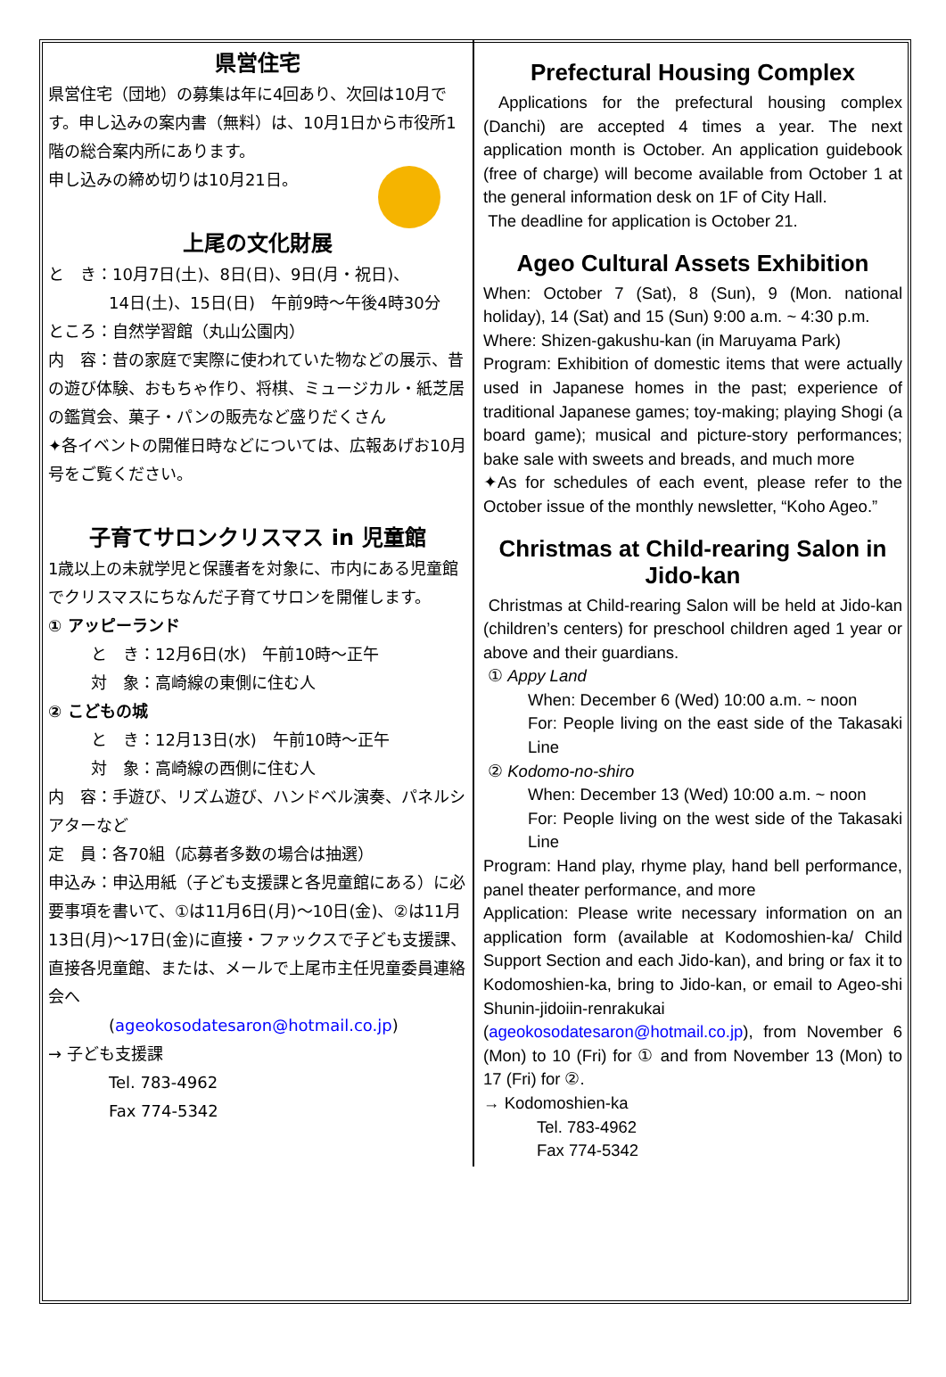県営住宅
県営住宅（団地）の募集は年に4回あり、次回は10月です。申し込みの案内書（無料）は、10月1日から市役所1階の総合案内所にあります。
申し込みの締め切りは10月21日。
上尾の文化財展
と　き：10月7日(土)、8日(日)、9日(月・祝日)、
14日(土)、15日(日)　午前9時～午後4時30分
ところ：自然学習館（丸山公園内）
内　容：昔の家庭で実際に使われていた物などの展示、昔の遊び体験、おもちゃ作り、将棋、ミュージカル・紙芝居の鑑賞会、菓子・パンの販売など盛りだくさん
✦各イベントの開催日時などについては、広報あげお10月号をご覧ください。
子育てサロンクリスマス in 児童館
1歳以上の未就学児と保護者を対象に、市内にある児童館でクリスマスにちなんだ子育てサロンを開催します。
① アッピーランド
と　き：12月6日(水)　午前10時～正午
対　象：高崎線の東側に住む人
② こどもの城
と　き：12月13日(水)　午前10時～正午
対　象：高崎線の西側に住む人
内　容：手遊び、リズム遊び、ハンドベル演奏、パネルシアターなど
定　員：各70組（応募者多数の場合は抽選）
申込み：申込用紙（子ども支援課と各児童館にある）に必要事項を書いて、①は11月6日(月)～10日(金)、②は11月13日(月)～17日(金)に直接・ファックスで子ども支援課、直接各児童館、または、メールで上尾市主任児童委員連絡会へ
(ageokosodatesaron@hotmail.co.jp)
→ 子ども支援課
Tel. 783-4962
Fax 774-5342
Prefectural Housing Complex
Applications for the prefectural housing complex (Danchi) are accepted 4 times a year. The next application month is October. An application guidebook (free of charge) will become available from October 1 at the general information desk on 1F of City Hall.
The deadline for application is October 21.
Ageo Cultural Assets Exhibition
When: October 7 (Sat), 8 (Sun), 9 (Mon. national holiday), 14 (Sat) and 15 (Sun) 9:00 a.m. ~ 4:30 p.m.
Where: Shizen-gakushu-kan (in Maruyama Park)
Program: Exhibition of domestic items that were actually used in Japanese homes in the past; experience of traditional Japanese games; toy-making; playing Shogi (a board game); musical and picture-story performances; bake sale with sweets and breads, and much more
✦As for schedules of each event, please refer to the October issue of the monthly newsletter, “Koho Ageo.”
Christmas at Child-rearing Salon in Jido-kan
Christmas at Child-rearing Salon will be held at Jido-kan (children’s centers) for preschool children aged 1 year or above and their guardians.
① Appy Land
When: December 6 (Wed) 10:00 a.m. ~ noon
For: People living on the east side of the Takasaki Line
② Kodomo-no-shiro
When: December 13 (Wed) 10:00 a.m. ~ noon
For: People living on the west side of the Takasaki Line
Program: Hand play, rhyme play, hand bell performance, panel theater performance, and more
Application: Please write necessary information on an application form (available at Kodomoshien-ka/ Child Support Section and each Jido-kan), and bring or fax it to Kodomoshien-ka, bring to Jido-kan, or email to Ageo-shi Shunin-jidoiin-renrakukai (ageokosodatesaron@hotmail.co.jp), from November 6 (Mon) to 10 (Fri) for ① and from November 13 (Mon) to 17 (Fri) for ②.
→ Kodomoshien-ka
Tel. 783-4962
Fax 774-5342